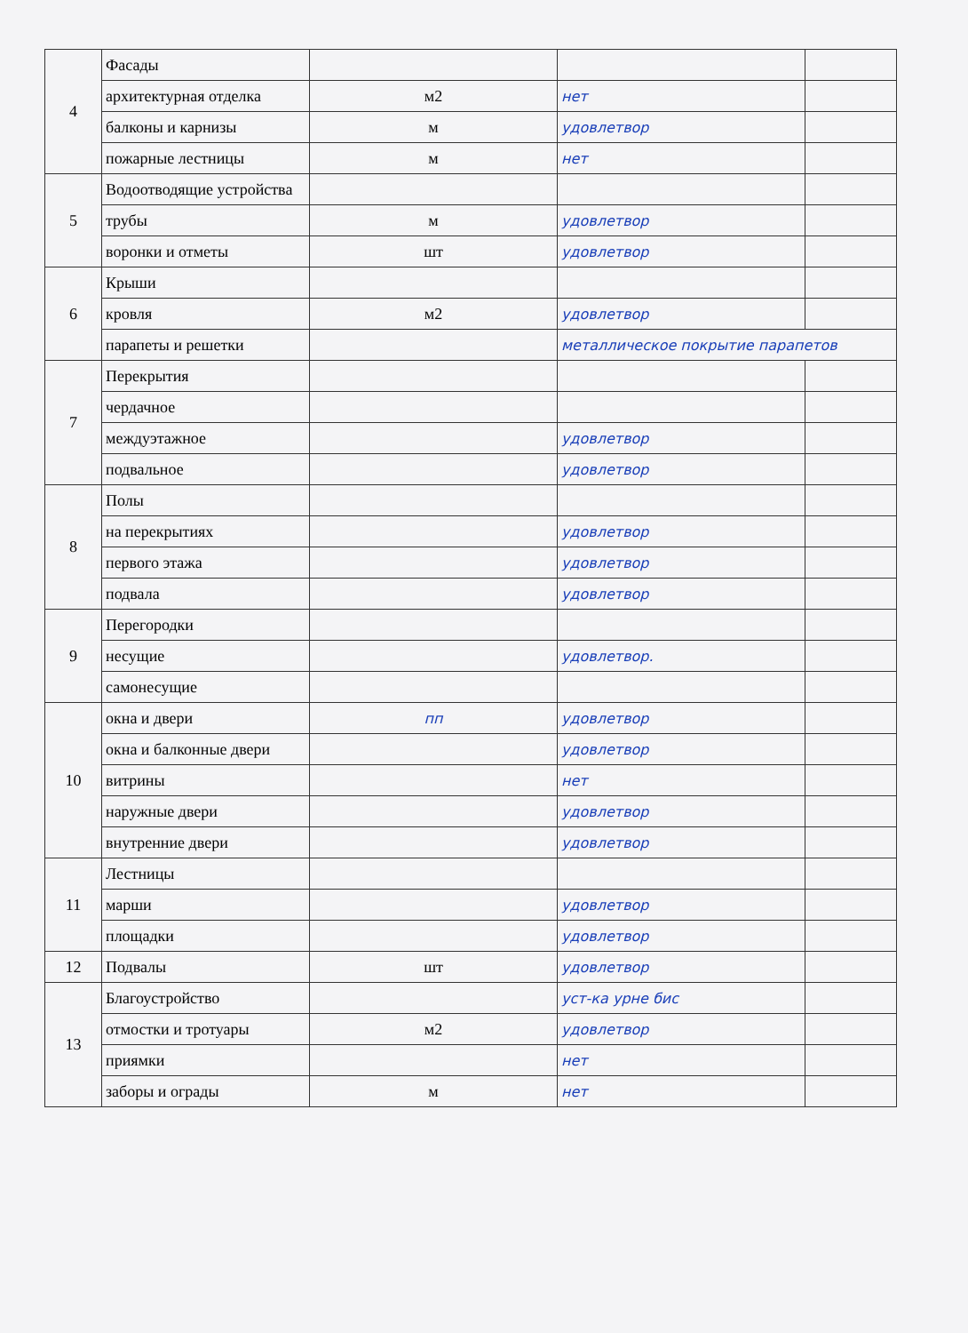| 4 | Фасады | | | |
| | архитектурная отделка | м2 | нет | |
| | балконы и карнизы | м | удовлетвор | |
| | пожарные лестницы | м | нет | |
| 5 | Водоотводящие устройства | | | |
| | трубы | м | удовлетвор | |
| | воронки и отметы | шт | удовлетвор | |
| 6 | Крыши | | | |
| | кровля | м2 | удовлетвор | |
| | парапеты и решетки | | металлическое покрытие парапетов | |
| 7 | Перекрытия | | | |
| | чердачное | | | |
| | междуэтажное | | удовлетвор | |
| | подвальное | | удовлетвор | |
| 8 | Полы | | | |
| | на перекрытиях | | удовлетвор | |
| | первого этажа | | удовлетвор | |
| | подвала | | удовлетвор | |
| 9 | Перегородки | | | |
| | несущие | | удовлетвор. | |
| | самонесущие | | | |
| 10 | окна и двери | пп | удовлетвор | |
| | окна и балконные двери | | удовлетвор | |
| | витрины | | нет | |
| | наружные двери | | удовлетвор | |
| | внутренние двери | | удовлетвор | |
| 11 | Лестницы | | | |
| | марши | | удовлетвор | |
| | площадки | | удовлетвор | |
| 12 | Подвалы | шт | удовлетвор | |
| 13 | Благоустройство | | уст-ка урне бис | |
| | отмостки и тротуары | м2 | удовлетвор | |
| | приямки | | нет | |
| | заборы и ограды | м | нет | |